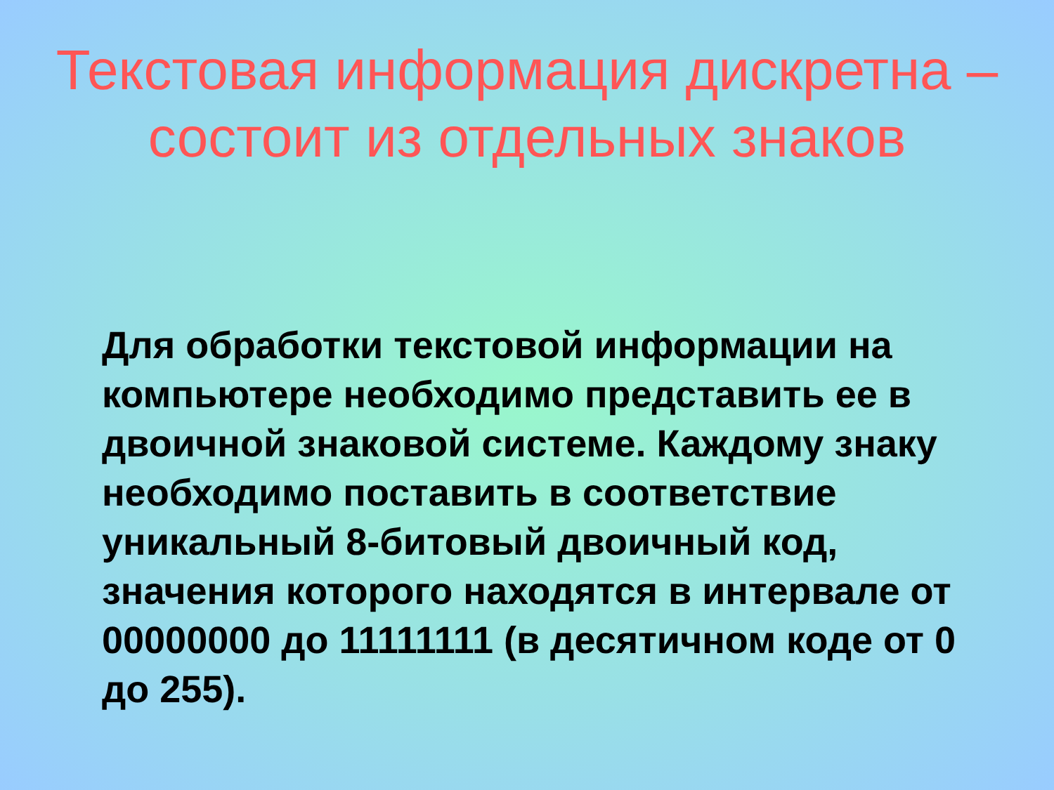Текстовая информация дискретна – состоит из отдельных знаков
Для обработки текстовой информации на компьютере необходимо представить ее в двоичной знаковой системе. Каждому знаку необходимо поставить в соответствие уникальный 8-битовый двоичный код, значения которого находятся в интервале от 00000000 до 11111111 (в десятичном коде от 0 до 255).